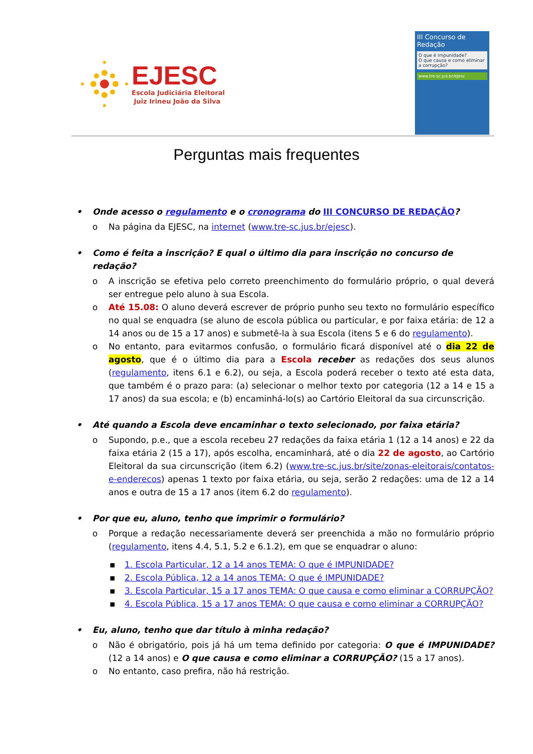EJESC
Escola Judiciária Eleitoral
Juiz Irineu João da Silva
III Concurso de Redação
O que é impunidade?
O que causa e como eliminar a corrupção?
www.tre-sc.jus.br/ejesc
Perguntas mais frequentes
• Onde acesso o regulamento e o cronograma do III CONCURSO DE REDAÇÃO?
o Na página da EJESC, na internet (www.tre-sc.jus.br/ejesc).
• Como é feita a inscrição? E qual o último dia para inscrição no concurso de redação?
o A inscrição se efetiva pelo correto preenchimento do formulário próprio, o qual deverá ser entregue pelo aluno à sua Escola.
o Até 15.08: O aluno deverá escrever de próprio punho seu texto no formulário específico no qual se enquadra (se aluno de escola pública ou particular, e por faixa etária: de 12 a 14 anos ou de 15 a 17 anos) e submetê-la à sua Escola (itens 5 e 6 do regulamento).
o No entanto, para evitarmos confusão, o formulário ficará disponível até o dia 22 de agosto, que é o último dia para a Escola receber as redações dos seus alunos (regulamento, itens 6.1 e 6.2), ou seja, a Escola poderá receber o texto até esta data, que também é o prazo para: (a) selecionar o melhor texto por categoria (12 a 14 e 15 a 17 anos) da sua escola; e (b) encaminhá-lo(s) ao Cartório Eleitoral da sua circunscrição.
• Até quando a Escola deve encaminhar o texto selecionado, por faixa etária?
o Supondo, p.e., que a escola recebeu 27 redações da faixa etária 1 (12 a 14 anos) e 22 da faixa etária 2 (15 a 17), após escolha, encaminhará, até o dia 22 de agosto, ao Cartório Eleitoral da sua circunscrição (item 6.2) (www.tre-sc.jus.br/site/zonas-eleitorais/contatos-e-enderecos) apenas 1 texto por faixa etária, ou seja, serão 2 redações: uma de 12 a 14 anos e outra de 15 a 17 anos (item 6.2 do regulamento).
• Por que eu, aluno, tenho que imprimir o formulário?
o Porque a redação necessariamente deverá ser preenchida a mão no formulário próprio (regulamento, itens 4.4, 5.1, 5.2 e 6.1.2), em que se enquadrar o aluno:
▪ 1. Escola Particular, 12 a 14 anos TEMA: O que é IMPUNIDADE?
▪ 2. Escola Pública, 12 a 14 anos TEMA: O que é IMPUNIDADE?
▪ 3. Escola Particular, 15 a 17 anos TEMA: O que causa e como eliminar a CORRUPÇÃO?
▪ 4. Escola Pública, 15 a 17 anos TEMA: O que causa e como eliminar a CORRUPÇÃO?
• Eu, aluno, tenho que dar título à minha redação?
o Não é obrigatório, pois já há um tema definido por categoria: O que é IMPUNIDADE? (12 a 14 anos) e O que causa e como eliminar a CORRUPÇÃO? (15 a 17 anos).
o No entanto, caso prefira, não há restrição.